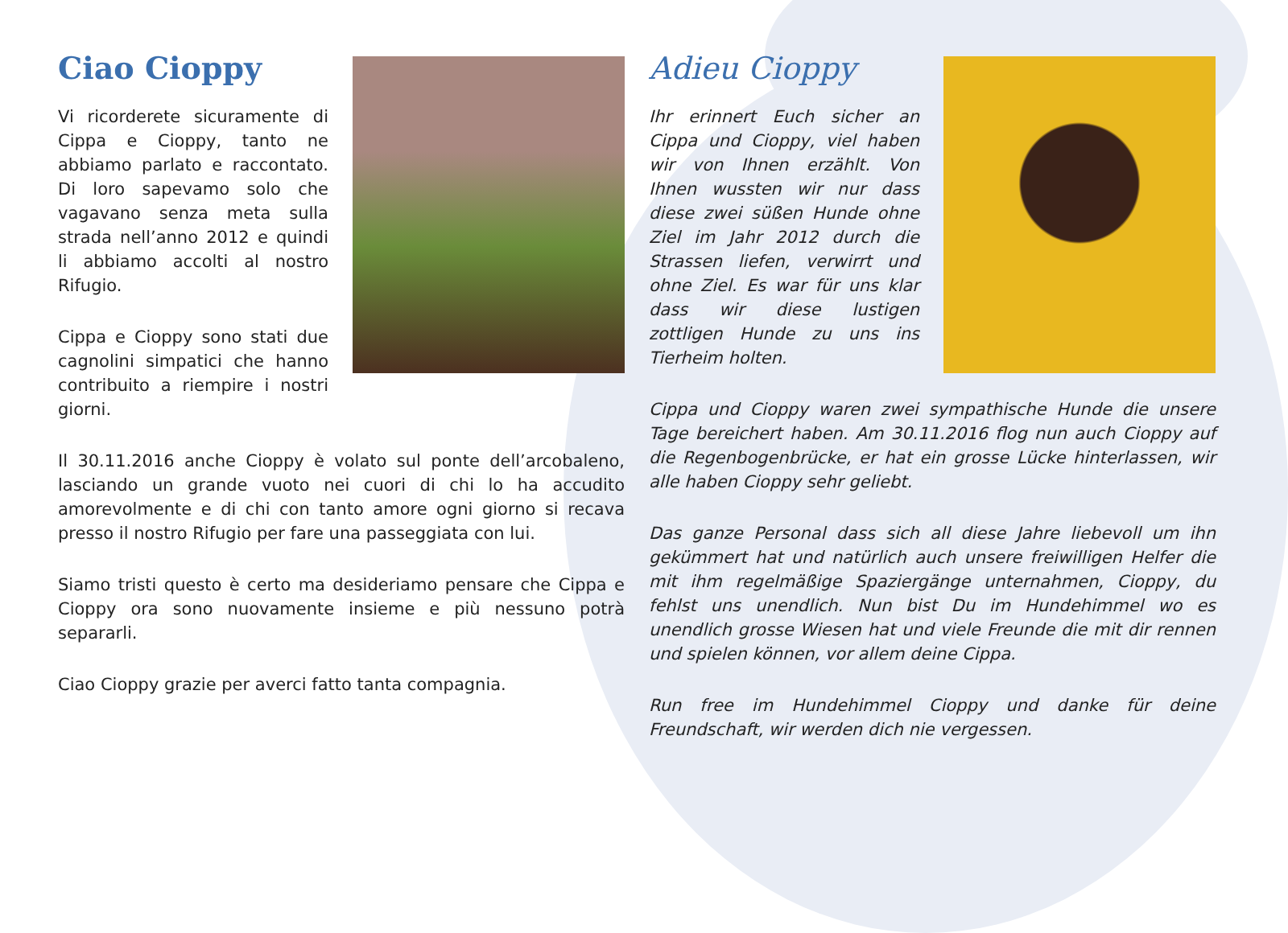Ciao Cioppy
Vi ricorderete sicuramente di Cippa e Cioppy, tanto ne abbiamo parlato e raccontato. Di loro sapevamo solo che vagavano senza meta sulla strada nell’anno 2012 e quindi li abbiamo accolti al nostro Rifugio.
Cippa e Cioppy sono stati due cagnolini simpatici che hanno contribuito a riempire i nostri giorni.
Il 30.11.2016 anche Cioppy è volato sul ponte dell’arcobaleno, lasciando un grande vuoto nei cuori di chi lo ha accudito amorevolmente e di chi con tanto amore ogni giorno si recava presso il nostro Rifugio per fare una passeggiata con lui.
Siamo tristi questo è certo ma desideriamo pensare che Cippa e Cioppy ora sono nuovamente insieme e più nessuno potrà separarli.
Ciao Cioppy grazie per averci fatto tanta compagnia.
Adieu Cioppy
Ihr erinnert Euch sicher an Cippa und Cioppy, viel haben wir von Ihnen erzählt. Von Ihnen wussten wir nur dass diese zwei süßen Hunde ohne Ziel im Jahr 2012 durch die Strassen liefen, verwirrt und ohne Ziel. Es war für uns klar dass wir diese lustigen zottligen Hunde zu uns ins Tierheim holten.
Cippa und Cioppy waren zwei sympathische Hunde die unsere Tage bereichert haben. Am 30.11.2016 flog nun auch Cioppy auf die Regenbogenbrücke, er hat ein grosse Lücke hinterlassen, wir alle haben Cioppy sehr geliebt.
Das ganze Personal dass sich all diese Jahre liebevoll um ihn gekümmert hat und natürlich auch unsere freiwilligen Helfer die mit ihm regelmäßige Spaziergänge unternahmen, Cioppy, du fehlst uns unendlich. Nun bist Du im Hundehimmel wo es unendlich grosse Wiesen hat und viele Freunde die mit dir rennen und spielen können, vor allem deine Cippa.
Run free im Hundehimmel Cioppy und danke für deine Freundschaft, wir werden dich nie vergessen.